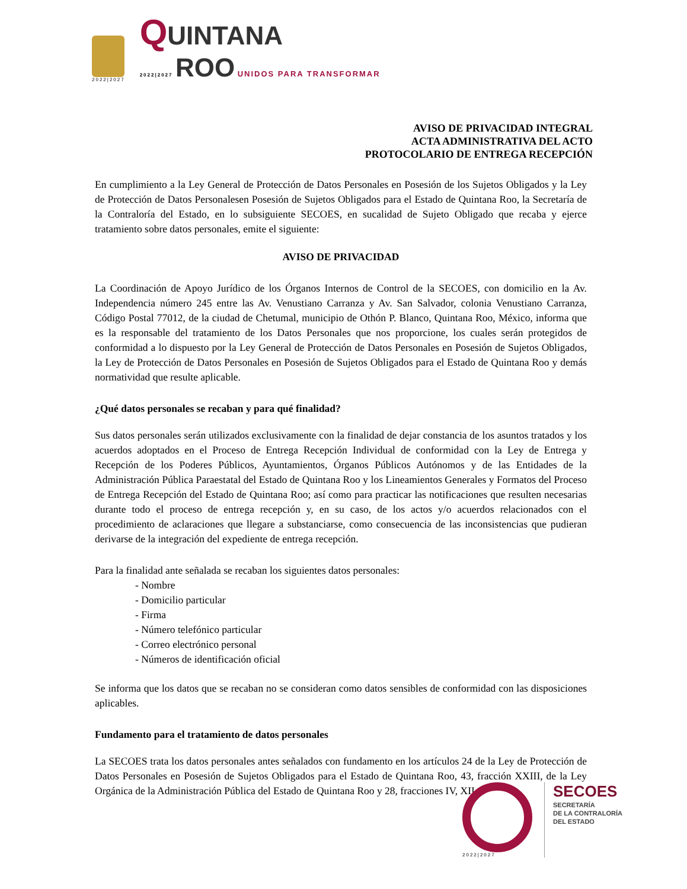2022|2027
QUINTANA
2022|2027 ROO UNIDOS PARA TRANSFORMAR
AVISO DE PRIVACIDAD INTEGRAL
ACTA ADMINISTRATIVA DEL ACTO
PROTOCOLARIO DE ENTREGA RECEPCIÓN
En cumplimiento a la Ley General de Protección de Datos Personales en Posesión de los Sujetos Obligados y la Ley de Protección de Datos Personalesen Posesión de Sujetos Obligados para el Estado de Quintana Roo, la Secretaría de la Contraloría del Estado, en lo subsiguiente SECOES, en sucalidad de Sujeto Obligado que recaba y ejerce tratamiento sobre datos personales, emite el siguiente:
AVISO DE PRIVACIDAD
La Coordinación de Apoyo Jurídico de los Órganos Internos de Control de la SECOES, con domicilio en la Av. Independencia número 245 entre las Av. Venustiano Carranza y Av. San Salvador, colonia Venustiano Carranza, Código Postal 77012, de la ciudad de Chetumal, municipio de Othón P. Blanco, Quintana Roo, México, informa que es la responsable del tratamiento de los Datos Personales que nos proporcione, los cuales serán protegidos de conformidad a lo dispuesto por la Ley General de Protección de Datos Personales en Posesión de Sujetos Obligados, la Ley de Protección de Datos Personales en Posesión de Sujetos Obligados para el Estado de Quintana Roo y demás normatividad que resulte aplicable.
¿Qué datos personales se recaban y para qué finalidad?
Sus datos personales serán utilizados exclusivamente con la finalidad de dejar constancia de los asuntos tratados y los acuerdos adoptados en el Proceso de Entrega Recepción Individual de conformidad con la Ley de Entrega y Recepción de los Poderes Públicos, Ayuntamientos, Órganos Públicos Autónomos y de las Entidades de la Administración Pública Paraestatal del Estado de Quintana Roo y los Lineamientos Generales y Formatos del Proceso de Entrega Recepción del Estado de Quintana Roo; así como para practicar las notificaciones que resulten necesarias durante todo el proceso de entrega recepción y, en su caso, de los actos y/o acuerdos relacionados con el procedimiento de aclaraciones que llegare a substanciarse, como consecuencia de las inconsistencias que pudieran derivarse de la integración del expediente de entrega recepción.
Para la finalidad ante señalada se recaban los siguientes datos personales:
- Nombre
- Domicilio particular
- Firma
- Número telefónico particular
- Correo electrónico personal
- Números de identificación oficial
Se informa que los datos que se recaban no se consideran como datos sensibles de conformidad con las disposiciones aplicables.
Fundamento para el tratamiento de datos personales
La SECOES trata los datos personales antes señalados con fundamento en los artículos 24 de la Ley de Protección de Datos Personales en Posesión de Sujetos Obligados para el Estado de Quintana Roo, 43, fracción XXIII, de la Ley Orgánica de la Administración Pública del Estado de Quintana Roo y 28, fracciones IV, XII,
2022|2027
SECOES
SECRETARÍA
DE LA CONTRALORÍA
DEL ESTADO